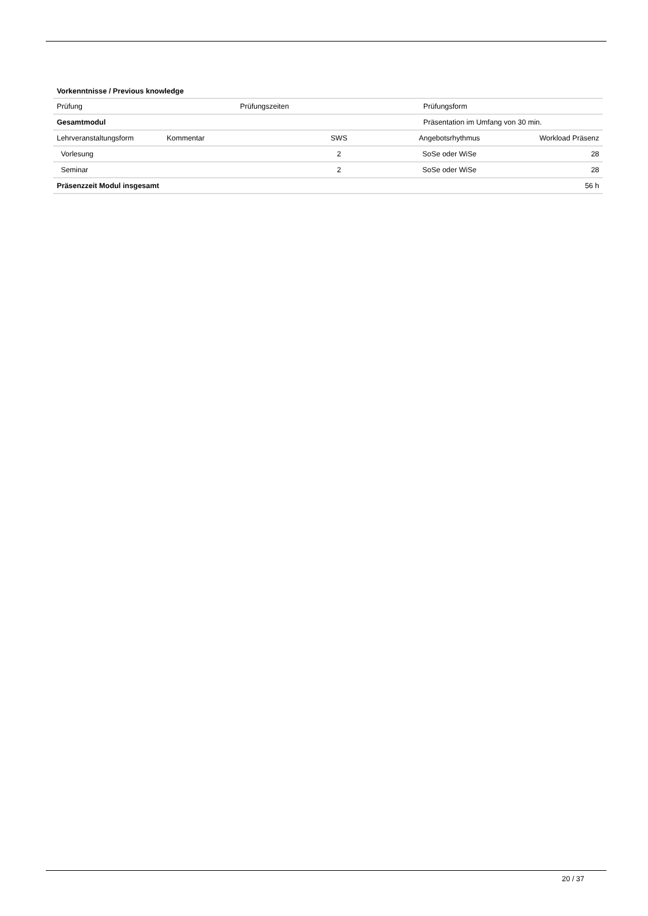Vorkenntnisse / Previous knowledge
| Prüfung | Prüfungszeiten | Prüfungsform |
| Gesamtmodul | | Präsentation im Umfang von 30 min. |
| Lehrveranstaltungsform | Kommentar | SWS | Angebotsrhythmus | Workload Präsenz |
| Vorlesung | | 2 | SoSe oder WiSe | 28 |
| Seminar | | 2 | SoSe oder WiSe | 28 |
| Präsenzzeit Modul insgesamt | | | | 56 h |
20 / 37